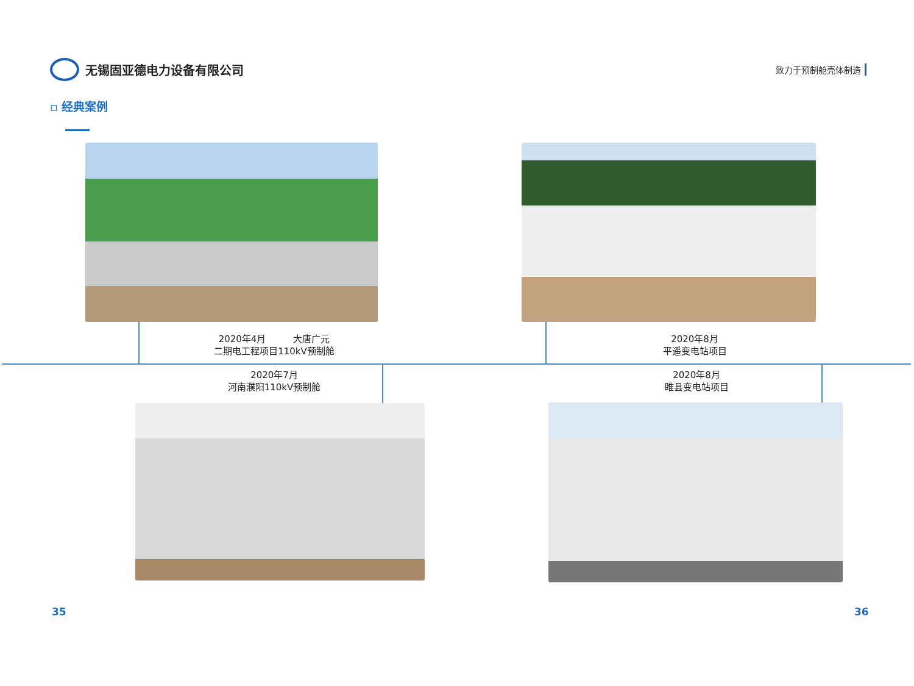无锡固亚德电力设备有限公司
致力于预制舱壳体制造
▫ 经典案例
2020年4月　　　大唐广元
二期电工程项目110kV预制舱
2020年8月
平遥变电站项目
2020年7月
河南濮阳110kV预制舱
2020年8月
睢县变电站项目
35 36